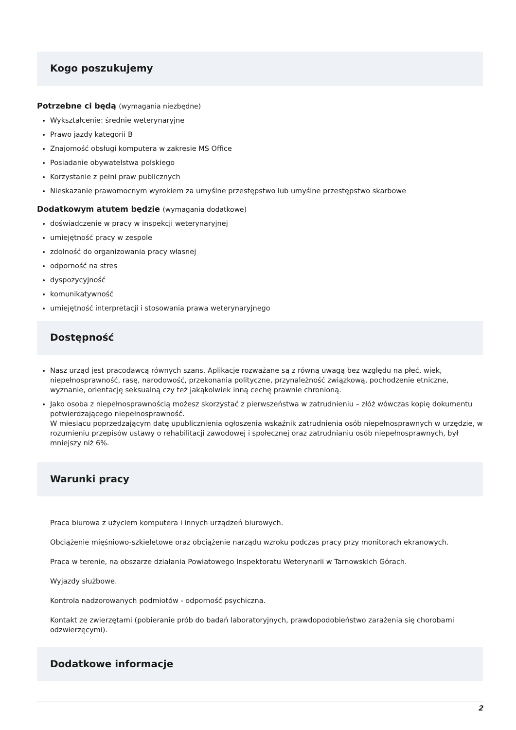Kogo poszukujemy
Potrzebne ci będą (wymagania niezbędne)
Wykształcenie: średnie weterynaryjne
Prawo jazdy kategorii B
Znajomość obsługi komputera w zakresie MS Office
Posiadanie obywatelstwa polskiego
Korzystanie z pełni praw publicznych
Nieskazanie prawomocnym wyrokiem za umyślne przestępstwo lub umyślne przestępstwo skarbowe
Dodatkowym atutem będzie (wymagania dodatkowe)
doświadczenie w pracy w inspekcji weterynaryjnej
umiejętność pracy w zespole
zdolność do organizowania pracy własnej
odporność na stres
dyspozycyjność
komunikatywność
umiejętność interpretacji i stosowania prawa weterynaryjnego
Dostępność
Nasz urząd jest pracodawcą równych szans. Aplikacje rozważane są z równą uwagą bez względu na płeć, wiek, niepełnosprawność, rasę, narodowość, przekonania polityczne, przynależność związkową, pochodzenie etniczne, wyznanie, orientację seksualną czy też jakąkolwiek inną cechę prawnie chronioną.
Jako osoba z niepełnosprawnością możesz skorzystać z pierwszeństwa w zatrudnieniu – złóż wówczas kopię dokumentu potwierdzającego niepełnosprawność.
W miesiącu poprzedzającym datę upublicznienia ogłoszenia wskaźnik zatrudnienia osób niepełnosprawnych w urzędzie, w rozumieniu przepisów ustawy o rehabilitacji zawodowej i społecznej oraz zatrudnianiu osób niepełnosprawnych, był mniejszy niż 6%.
Warunki pracy
Praca biurowa z użyciem komputera i innych urządzeń biurowych.
Obciążenie mięśniowo-szkieletowe oraz obciążenie narządu wzroku podczas pracy przy monitorach ekranowych.
Praca w terenie, na obszarze działania Powiatowego Inspektoratu Weterynarii w Tarnowskich Górach.
Wyjazdy służbowe.
Kontrola nadzorowanych podmiotów - odporność psychiczna.
Kontakt ze zwierzętami (pobieranie prób do badań laboratoryjnych, prawdopodobieństwo zarażenia się chorobami odzwierzęcymi).
Dodatkowe informacje
2